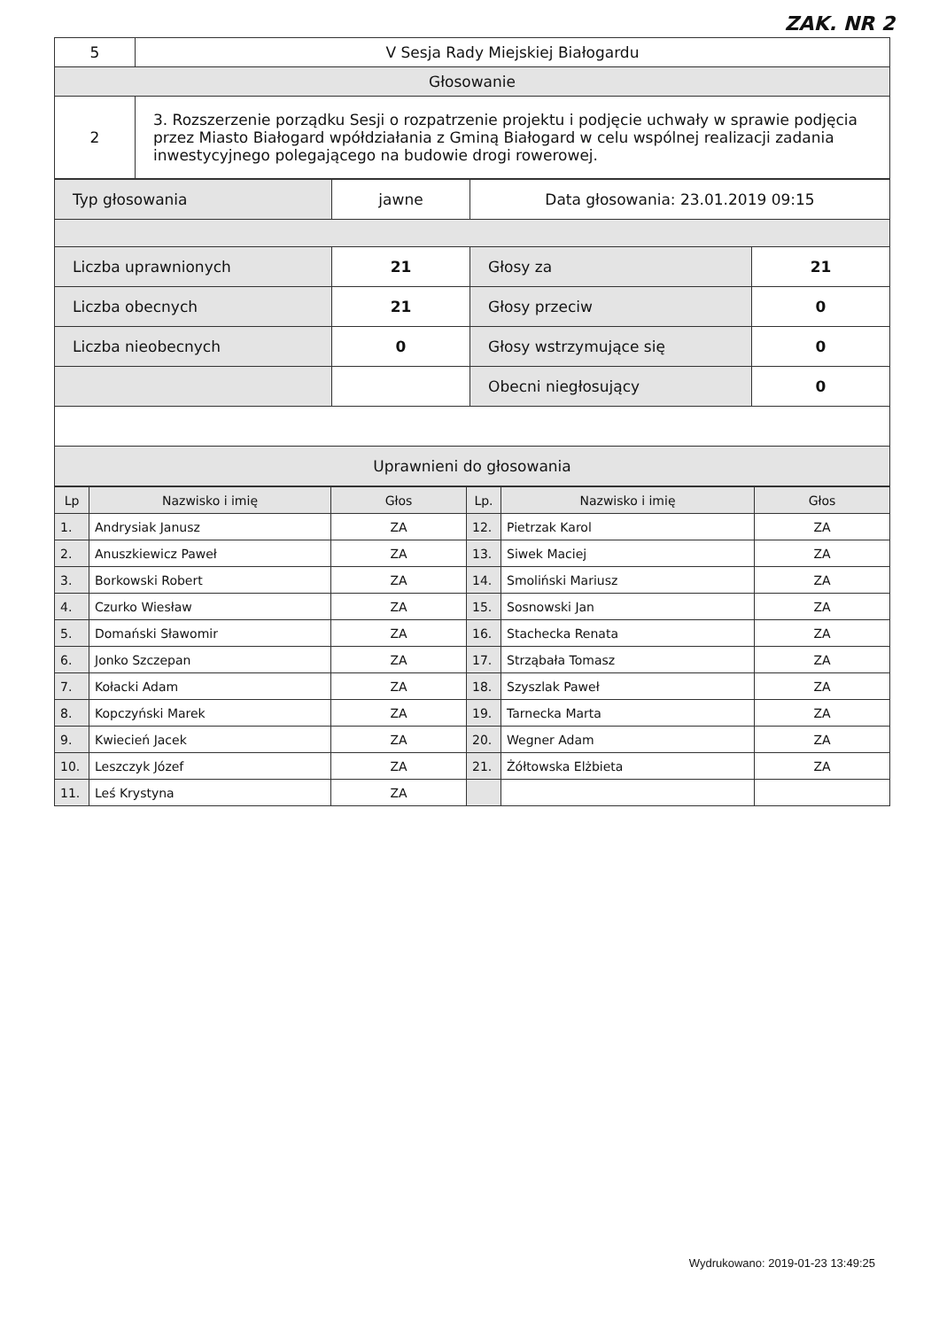ZAK. NR 2
| 5 | V Sesja Rady Miejskiej Białogardu |
| Głosowanie | |
| 2 | 3. Rozszerzenie porządku Sesji o rozpatrzenie projektu i podjęcie uchwały w sprawie podjęcia przez Miasto Białogard wpółdziałania z Gminą Białogard w celu wspólnej realizacji zadania inwestycyjnego polegającego na budowie drogi rowerowej. |
| Typ głosowania | jawne | Data głosowania: 23.01.2019 09:15 | |
| Liczba uprawnionych | 21 | Głosy za | 21 |
| Liczba obecnych | 21 | Głosy przeciw | 0 |
| Liczba nieobecnych | 0 | Głosy wstrzymujące się | 0 |
| | | Obecni niegłosujący | 0 |
| Uprawnieni do głosowania | | | |
| Lp | Nazwisko i imię | Głos | Lp. | Nazwisko i imię | Głos |
| --- | --- | --- | --- | --- | --- |
| 1. | Andrysiak Janusz | ZA | 12. | Pietrzak Karol | ZA |
| 2. | Anuszkiewicz Paweł | ZA | 13. | Siwek Maciej | ZA |
| 3. | Borkowski Robert | ZA | 14. | Smoliński Mariusz | ZA |
| 4. | Czurko Wiesław | ZA | 15. | Sosnowski Jan | ZA |
| 5. | Domański Sławomir | ZA | 16. | Stachecka Renata | ZA |
| 6. | Jonko Szczepan | ZA | 17. | Strząbała Tomasz | ZA |
| 7. | Kołacki Adam | ZA | 18. | Szyszlak Paweł | ZA |
| 8. | Kopczyński Marek | ZA | 19. | Tarnecka Marta | ZA |
| 9. | Kwiecień Jacek | ZA | 20. | Wegner Adam | ZA |
| 10. | Leszczyk Józef | ZA | 21. | Żółtowska Elżbieta | ZA |
| 11. | Leś Krystyna | ZA | | | |
Wydrukowano: 2019-01-23 13:49:25